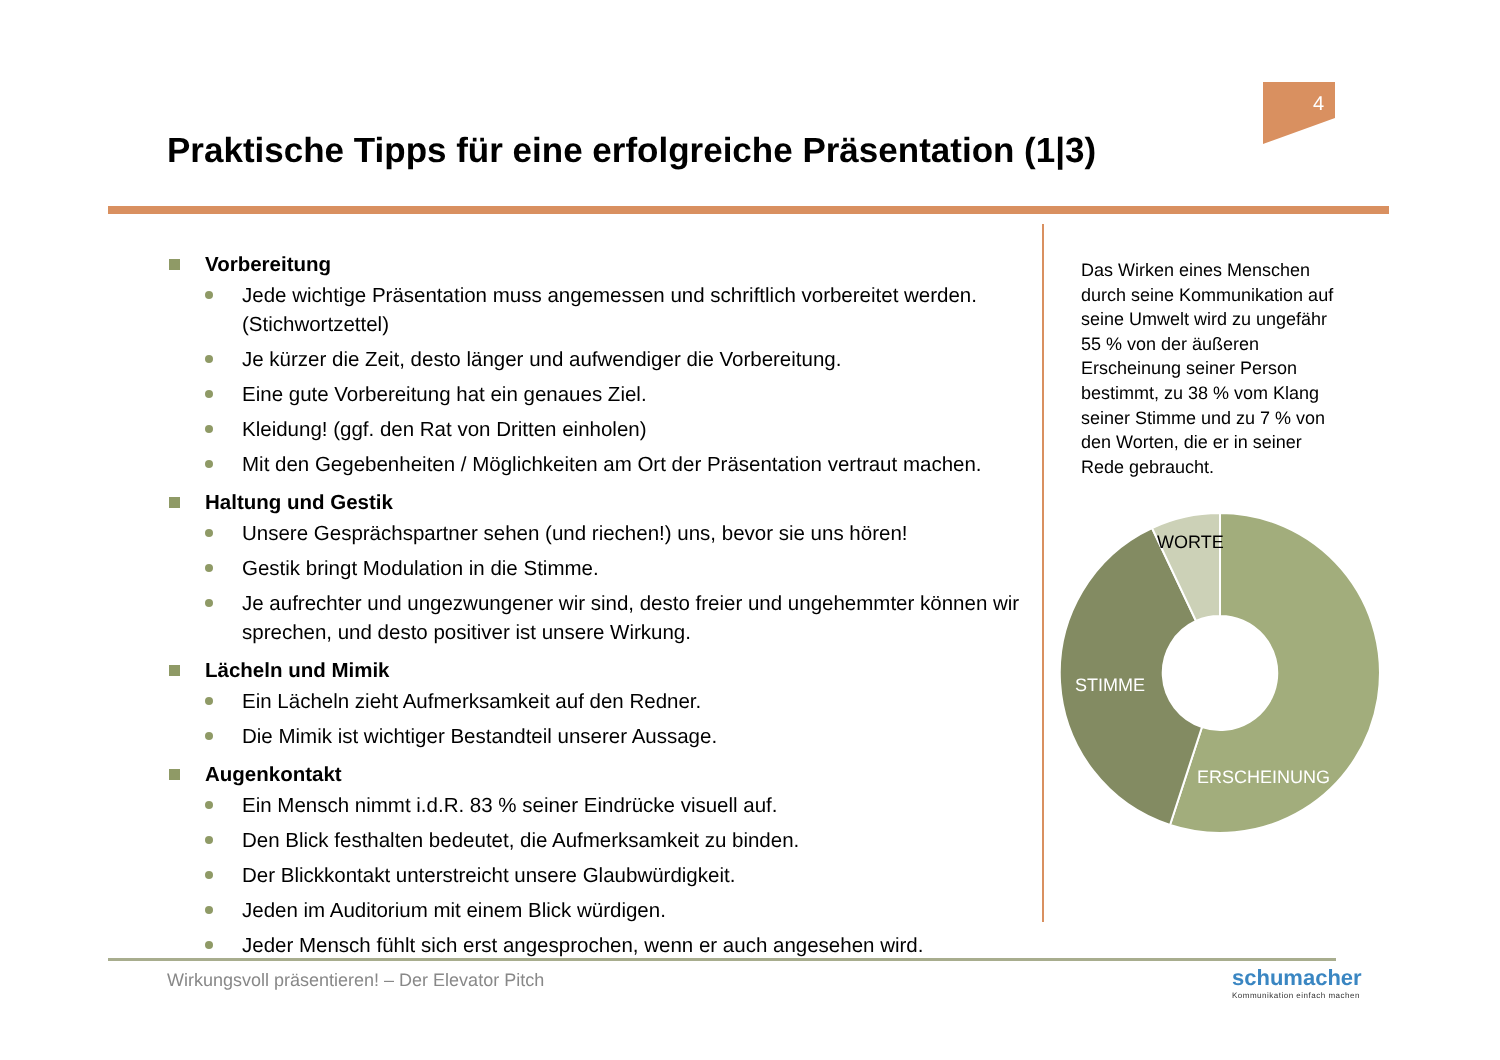4
Praktische Tipps für eine erfolgreiche Präsentation (1|3)
Vorbereitung
Jede wichtige Präsentation muss angemessen und schriftlich vorbereitet werden. (Stichwortzettel)
Je kürzer die Zeit, desto länger und aufwendiger die Vorbereitung.
Eine gute Vorbereitung hat ein genaues Ziel.
Kleidung! (ggf. den Rat von Dritten einholen)
Mit den Gegebenheiten / Möglichkeiten am Ort der Präsentation vertraut machen.
Haltung und Gestik
Unsere Gesprächspartner sehen (und riechen!) uns, bevor sie uns hören!
Gestik bringt Modulation in die Stimme.
Je aufrechter und ungezwungener wir sind, desto freier und ungehemmter können wir sprechen, und desto positiver ist unsere Wirkung.
Lächeln und Mimik
Ein Lächeln zieht Aufmerksamkeit auf den Redner.
Die Mimik ist wichtiger Bestandteil unserer Aussage.
Augenkontakt
Ein Mensch nimmt i.d.R. 83 % seiner Eindrücke visuell auf.
Den Blick festhalten bedeutet, die Aufmerksamkeit zu binden.
Der Blickkontakt unterstreicht unsere Glaubwürdigkeit.
Jeden im Auditorium mit einem Blick würdigen.
Jeder Mensch fühlt sich erst angesprochen, wenn er auch angesehen wird.
Das Wirken eines Menschen durch seine Kommunikation auf seine Umwelt wird zu ungefähr 55 % von der äußeren Erscheinung seiner Person bestimmt, zu 38 % vom Klang seiner Stimme und zu 7 % von den Worten, die er in seiner Rede gebraucht.
WORTE
STIMME
ERSCHEINUNG
Wirkungsvoll präsentieren! – Der Elevator Pitch
schumacher
Kommunikation einfach machen